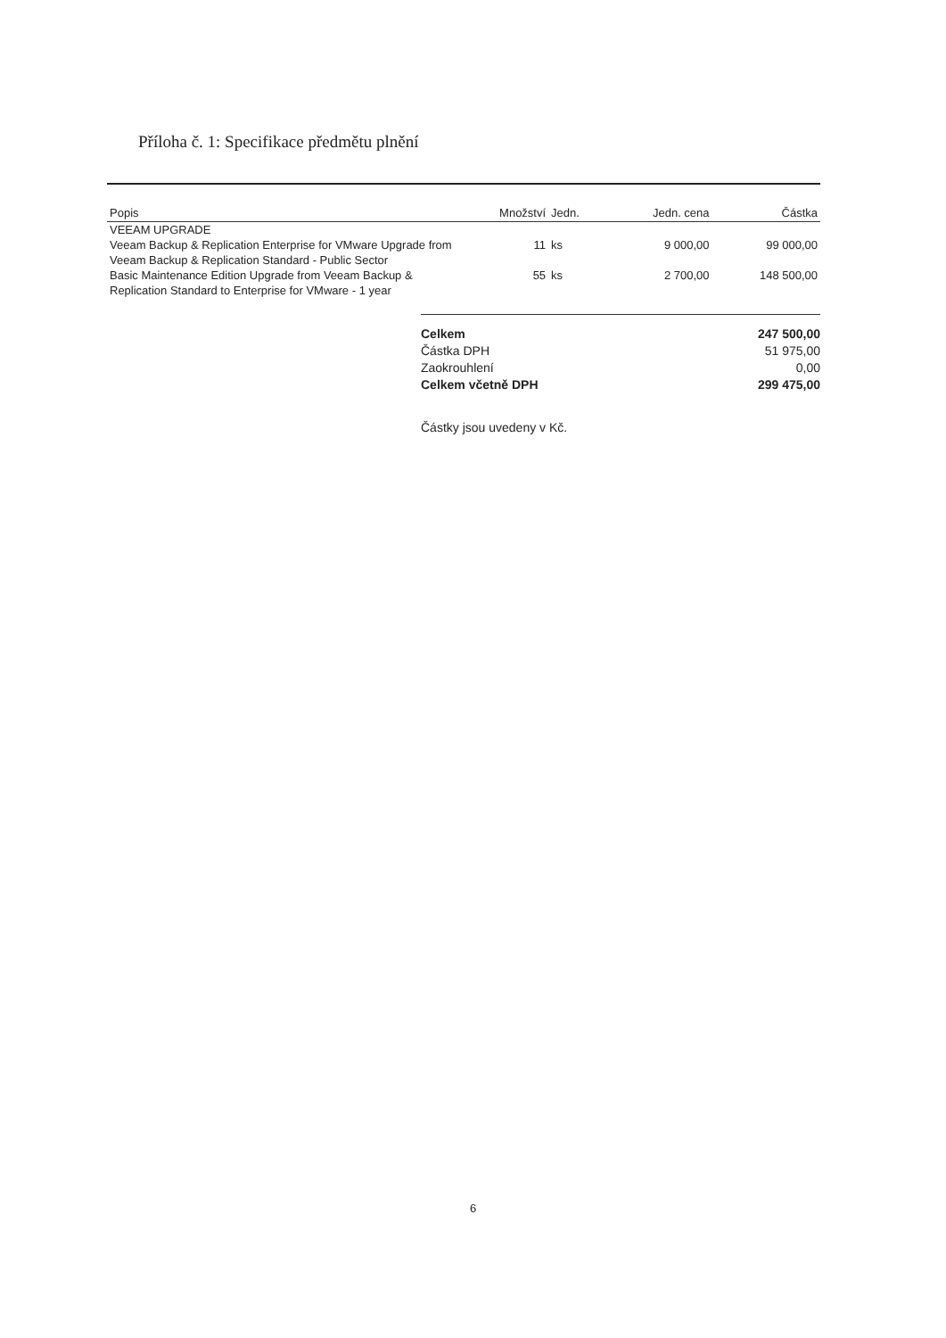Příloha č. 1: Specifikace předmětu plnění
| Popis | Množství | Jedn. | Jedn. cena | Částka |
| --- | --- | --- | --- | --- |
| VEEAM UPGRADE | | | | |
| Veeam Backup & Replication Enterprise for VMware Upgrade from Veeam Backup & Replication Standard - Public Sector | 11 | ks | 9 000,00 | 99 000,00 |
| Basic Maintenance Edition Upgrade from Veeam Backup & Replication Standard to Enterprise for VMware - 1 year | 55 | ks | 2 700,00 | 148 500,00 |
| Celkem | 247 500,00 |
| Částka DPH | 51 975,00 |
| Zaokrouhlení | 0,00 |
| Celkem včetně DPH | 299 475,00 |
Částky jsou uvedeny v Kč.
6